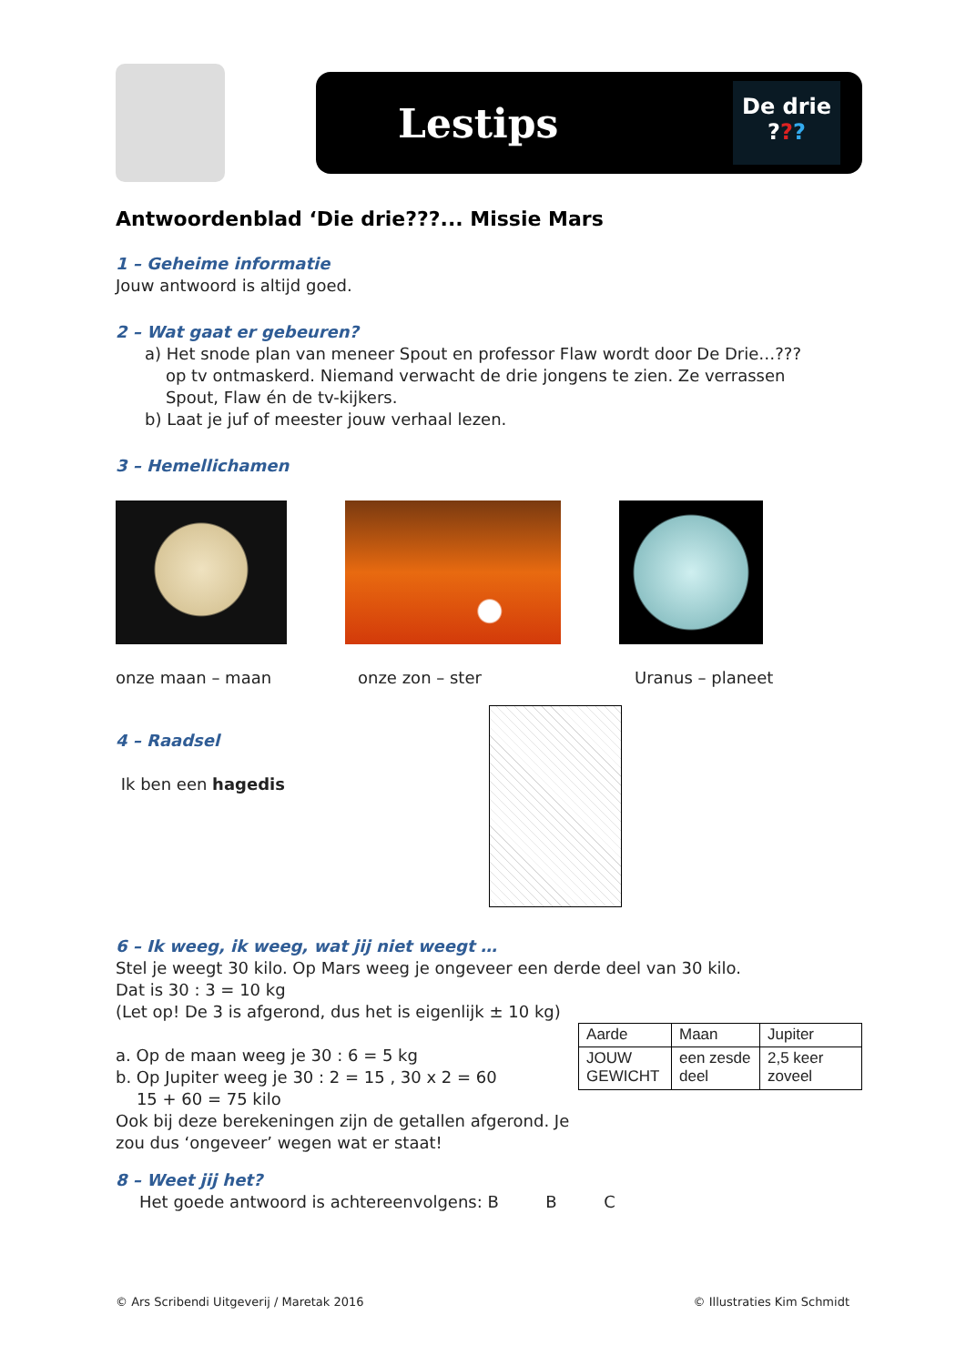Lestips
De drie
???
Antwoordenblad ‘Die drie???... Missie Mars
1 – Geheime informatie
Jouw antwoord is altijd goed.
2 – Wat gaat er gebeuren?
a) Het snode plan van meneer Spout en professor Flaw wordt door De Drie…???
op tv ontmaskerd. Niemand verwacht de drie jongens te zien. Ze verrassen
Spout, Flaw én de tv-kijkers.
b) Laat je juf of meester jouw verhaal lezen.
3 – Hemellichamen
onze maan – maan onze zon – ster Uranus – planeet
4 – Raadsel
Ik ben een hagedis
6 – Ik weeg, ik weeg, wat jij niet weegt …
Stel je weegt 30 kilo. Op Mars weeg je ongeveer een derde deel van 30 kilo.
Dat is 30 : 3 = 10 kg
(Let op! De 3 is afgerond, dus het is eigenlijk ± 10 kg)
a. Op de maan weeg je 30 : 6 = 5 kg
b. Op Jupiter weeg je 30 : 2 = 15 , 30 x 2 = 60
15 + 60 = 75 kilo
Ook bij deze berekeningen zijn de getallen afgerond. Je zou dus ‘ongeveer’ wegen wat er staat!
| Aarde | Maan | Jupiter |
| JOUW GEWICHT | een zesde deel | 2,5 keer zoveel |
8 – Weet jij het?
Het goede antwoord is achtereenvolgens: B B C
© Ars Scribendi Uitgeverij / Maretak 2016 © Illustraties Kim Schmidt